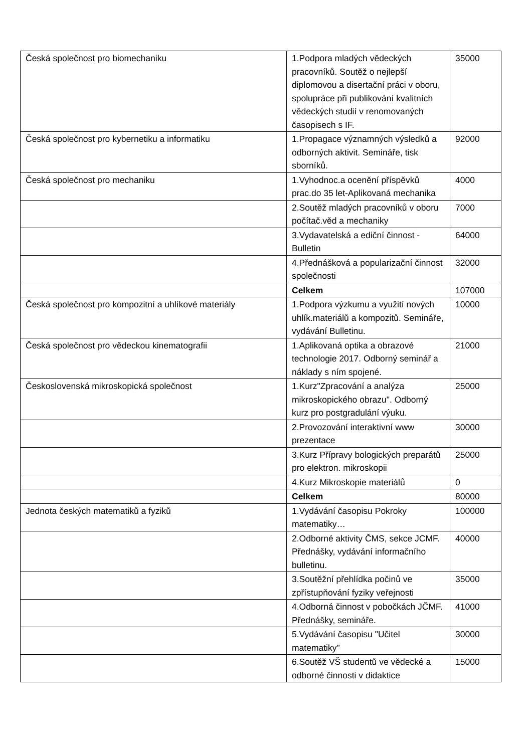| Česká společnost pro biomechaniku | 1.Podpora mladých vědeckých pracovníků. Soutěž o nejlepší diplomovou a disertační práci v oboru, spolupráce při publikování kvalitních vědeckých studií v renomovaných časopisech s IF. | 35000 |
| Česká společnost pro kybernetiku a informatiku | 1.Propagace významných výsledků a odborných aktivit. Semináře, tisk sborníků. | 92000 |
| Česká společnost pro mechaniku | 1.Vyhodnoc.a ocenění příspěvků prac.do 35 let-Aplikovaná mechanika | 4000 |
| | 2.Soutěž mladých pracovníků v oboru počítač.věd a mechaniky | 7000 |
| | 3.Vydavatelská a ediční činnost - Bulletin | 64000 |
| | 4.Přednášková a popularizační činnost společnosti | 32000 |
| | Celkem | 107000 |
| Česká společnost pro kompozitní a uhlíkové materiály | 1.Podpora výzkumu a využití nových uhlík.materiálů a kompozitů. Semináře, vydávání Bulletinu. | 10000 |
| Česká společnost pro vědeckou kinematografii | 1.Aplikovaná optika a obrazové technologie 2017. Odborný seminář a náklady s ním spojené. | 21000 |
| Československá mikroskopická společnost | 1.Kurz"Zpracování a analýza mikroskopického obrazu". Odborný kurz pro postgradulání výuku. | 25000 |
| | 2.Provozování interaktivní www prezentace | 30000 |
| | 3.Kurz Přípravy bologických preparátů pro elektron. mikroskopii | 25000 |
| | 4.Kurz Mikroskopie materiálů | 0 |
| | Celkem | 80000 |
| Jednota českých matematiků a fyziků | 1.Vydávání časopisu Pokroky matematiky… | 100000 |
| | 2.Odborné aktivity ČMS, sekce JCMF. Přednášky, vydávání informačního bulletinu. | 40000 |
| | 3.Soutěžní přehlídka počinů ve zpřístupňování fyziky veřejnosti | 35000 |
| | 4.Odborná činnost v pobočkách JČMF. Přednášky, semináře. | 41000 |
| | 5.Vydávání časopisu "Učitel matematiky" | 30000 |
| | 6.Soutěž VŠ studentů ve vědecké a odborné činnosti v didaktice | 15000 |